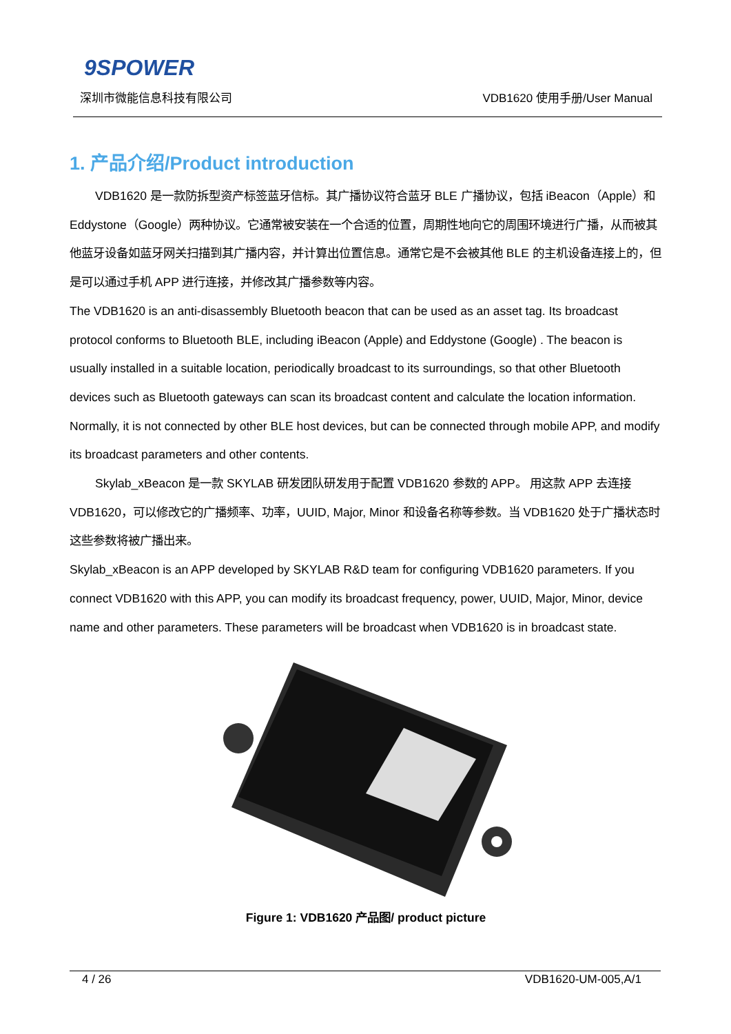9SPOWER
深圳市微能信息科技有限公司 VDB1620 使用手册/User Manual
1. 产品介绍/Product introduction
VDB1620 是一款防拆型资产标签蓝牙信标。其广播协议符合蓝牙 BLE 广播协议，包括 iBeacon（Apple）和 Eddystone（Google）两种协议。它通常被安装在一个合适的位置，周期性地向它的周围环境进行广播，从而被其他蓝牙设备如蓝牙网关扫描到其广播内容，并计算出位置信息。通常它是不会被其他 BLE 的主机设备连接上的，但是可以通过手机 APP 进行连接，并修改其广播参数等内容。
The VDB1620 is an anti-disassembly Bluetooth beacon that can be used as an asset tag. Its broadcast protocol conforms to Bluetooth BLE, including iBeacon (Apple) and Eddystone (Google) . The beacon is usually installed in a suitable location, periodically broadcast to its surroundings, so that other Bluetooth devices such as Bluetooth gateways can scan its broadcast content and calculate the location information. Normally, it is not connected by other BLE host devices, but can be connected through mobile APP, and modify its broadcast parameters and other contents.
Skylab_xBeacon 是一款 SKYLAB 研发团队研发用于配置 VDB1620 参数的 APP。 用这款 APP 去连接 VDB1620，可以修改它的广播频率、功率，UUID, Major, Minor 和设备名称等参数。当 VDB1620 处于广播状态时这些参数将被广播出来。
Skylab_xBeacon is an APP developed by SKYLAB R&D team for configuring VDB1620 parameters. If you connect VDB1620 with this APP, you can modify its broadcast frequency, power, UUID, Major, Minor, device name and other parameters. These parameters will be broadcast when VDB1620 is in broadcast state.
Figure 1: VDB1620 产品图/ product picture
4 / 26 VDB1620-UM-005,A/1